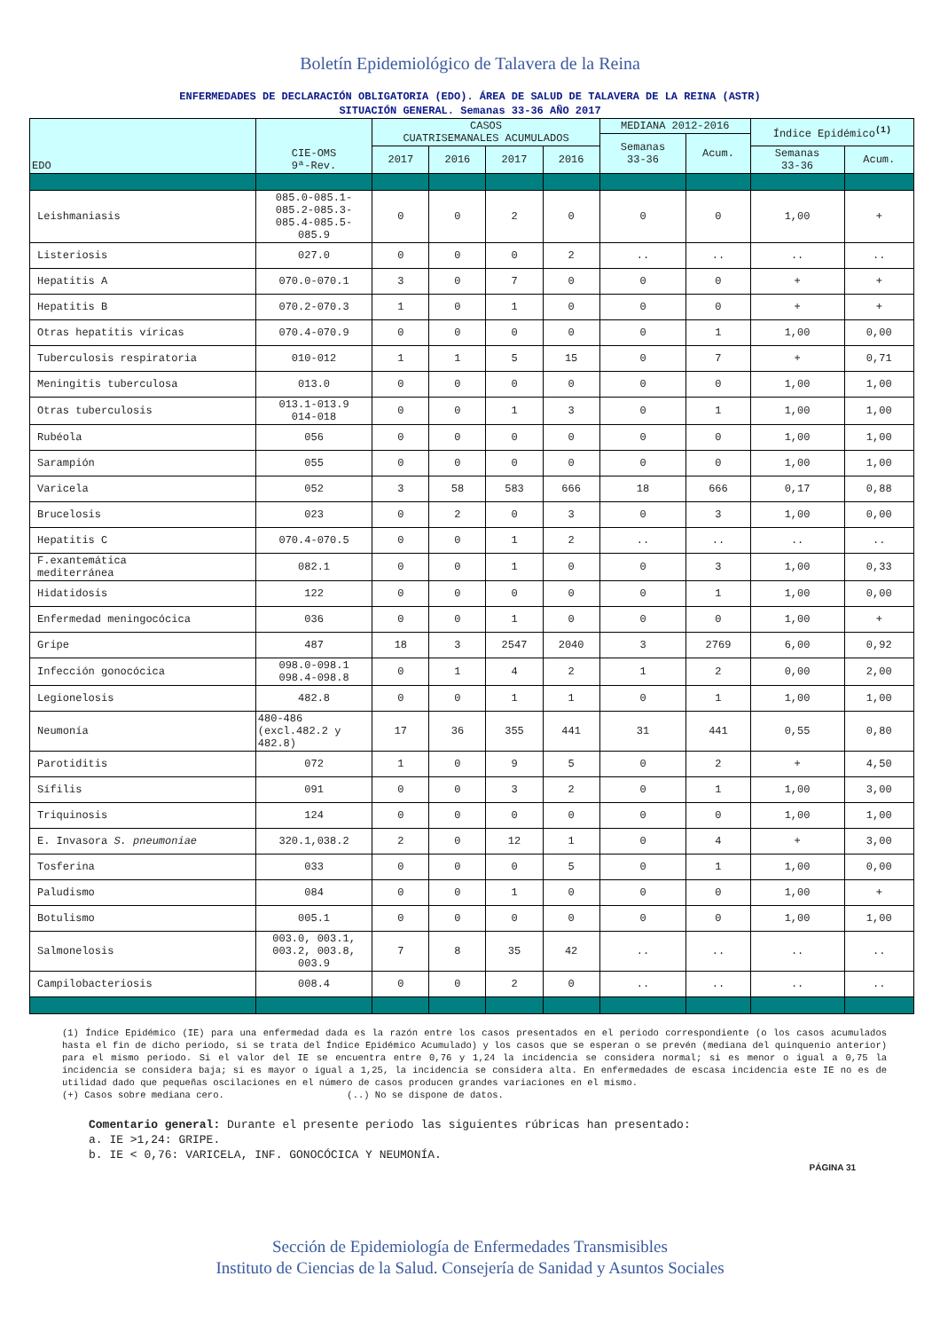Boletín Epidemiológico de Talavera de la Reina
ENFERMEDADES DE DECLARACIÓN OBLIGATORIA (EDO). ÁREA DE SALUD DE TALAVERA DE LA REINA (ASTR)
SITUACIÓN GENERAL. Semanas 33-36 AÑO 2017
| EDO | CIE-OMS 9ª-Rev. | CASOS CUATRISEMANALES ACUMULADOS | | | | MEDIANA 2012-2016 | | Índice Epidémico <sup>(1)</sup> | |
| --- | --- | --- | --- | --- | --- | --- | --- | --- | --- |
| | | | | | | Semanas 33-36 | Acum. | | |
| | | 2017 | 2016 | 2017 | 2016 | | | Semanas 33-36 | Acum. |
| Leishmaniasis | 085.0-085.1- 085.2-085.3- 085.4-085.5- 085.9 | 0 | 0 | 2 | 0 | 0 | 0 | 1,00 | + |
| Listeriosis | 027.0 | 0 | 0 | 0 | 2 | .. | .. | .. | .. |
| Hepatitis A | 070.0-070.1 | 3 | 0 | 7 | 0 | 0 | 0 | + | + |
| Hepatitis B | 070.2-070.3 | 1 | 0 | 1 | 0 | 0 | 0 | + | + |
| Otras hepatitis víricas | 070.4-070.9 | 0 | 0 | 0 | 0 | 0 | 1 | 1,00 | 0,00 |
| Tuberculosis respiratoria | 010-012 | 1 | 1 | 5 | 15 | 0 | 7 | + | 0,71 |
| Meningitis tuberculosa | 013.0 | 0 | 0 | 0 | 0 | 0 | 0 | 1,00 | 1,00 |
| Otras tuberculosis | 013.1-013.9 014-018 | 0 | 0 | 1 | 3 | 0 | 1 | 1,00 | 1,00 |
| Rubéola | 056 | 0 | 0 | 0 | 0 | 0 | 0 | 1,00 | 1,00 |
| Sarampión | 055 | 0 | 0 | 0 | 0 | 0 | 0 | 1,00 | 1,00 |
| Varicela | 052 | 3 | 58 | 583 | 666 | 18 | 666 | 0,17 | 0,88 |
| Brucelosis | 023 | 0 | 2 | 0 | 3 | 0 | 3 | 1,00 | 0,00 |
| Hepatitis C | 070.4-070.5 | 0 | 0 | 1 | 2 | .. | .. | .. | .. |
| F.exantemática mediterránea | 082.1 | 0 | 0 | 1 | 0 | 0 | 3 | 1,00 | 0,33 |
| Hidatidosis | 122 | 0 | 0 | 0 | 0 | 0 | 1 | 1,00 | 0,00 |
| Enfermedad meningocócica | 036 | 0 | 0 | 1 | 0 | 0 | 0 | 1,00 | + |
| Gripe | 487 | 18 | 3 | 2547 | 2040 | 3 | 2769 | 6,00 | 0,92 |
| Infección gonocócica | 098.0-098.1 098.4-098.8 | 0 | 1 | 4 | 2 | 1 | 2 | 0,00 | 2,00 |
| Legionelosis | 482.8 | 0 | 0 | 1 | 1 | 0 | 1 | 1,00 | 1,00 |
| Neumonía | 480-486 (excl.482.2 y 482.8) | 17 | 36 | 355 | 441 | 31 | 441 | 0,55 | 0,80 |
| Parotiditis | 072 | 1 | 0 | 9 | 5 | 0 | 2 | + | 4,50 |
| Sífilis | 091 | 0 | 0 | 3 | 2 | 0 | 1 | 1,00 | 3,00 |
| Triquinosis | 124 | 0 | 0 | 0 | 0 | 0 | 0 | 1,00 | 1,00 |
| E. Invasora S. pneumoniae | 320.1,038.2 | 2 | 0 | 12 | 1 | 0 | 4 | + | 3,00 |
| Tosferina | 033 | 0 | 0 | 0 | 5 | 0 | 1 | 1,00 | 0,00 |
| Paludismo | 084 | 0 | 0 | 1 | 0 | 0 | 0 | 1,00 | + |
| Botulismo | 005.1 | 0 | 0 | 0 | 0 | 0 | 0 | 1,00 | 1,00 |
| Salmonelosis | 003.0, 003.1, 003.2, 003.8, 003.9 | 7 | 8 | 35 | 42 | .. | .. | .. | .. |
| Campilobacteriosis | 008.4 | 0 | 0 | 2 | 0 | .. | .. | .. | .. |
(1) Índice Epidémico (IE) para una enfermedad dada es la razón entre los casos presentados en el periodo correspondiente (o los casos acumulados hasta el fin de dicho periodo, si se trata del Índice Epidémico Acumulado) y los casos que se esperan o se prevén (mediana del quinquenio anterior) para el mismo periodo. Si el valor del IE se encuentra entre 0,76 y 1,24 la incidencia se considera normal; si es menor o igual a 0,75 la incidencia se considera baja; si es mayor o igual a 1,25, la incidencia se considera alta. En enfermedades de escasa incidencia este IE no es de utilidad dado que pequeñas oscilaciones en el número de casos producen grandes variaciones en el mismo.
(+) Casos sobre mediana cero. (..) No se dispone de datos.
Comentario general: Durante el presente periodo las siguientes rúbricas han presentado:
a. IE >1,24: GRIPE.
b. IE < 0,76: VARICELA, INF. GONOCÓCICA Y NEUMONÍA.
PÁGINA 31
Sección de Epidemiología de Enfermedades Transmisibles
Instituto de Ciencias de la Salud. Consejería de Sanidad y Asuntos Sociales